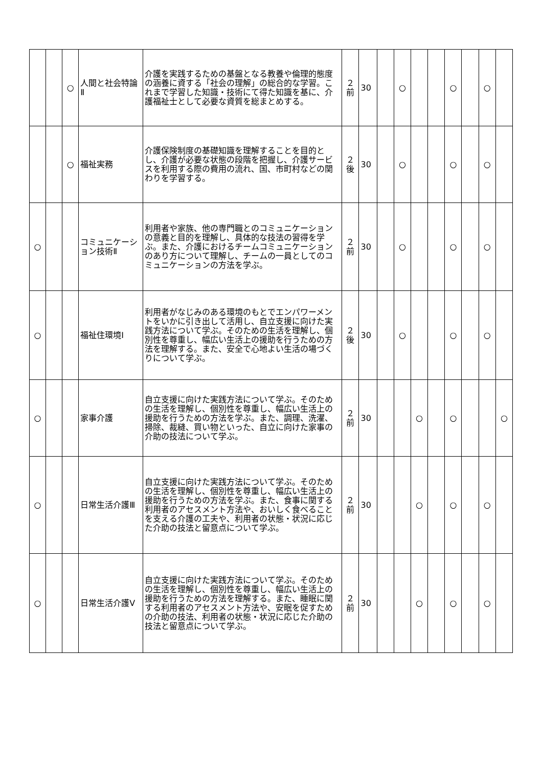| | | ○ | 人間と社会特論Ⅱ | 介護を実践するための基盤となる教養や倫理的態度の涵養に資する「社会の理解」の総合的な学習。これまで学習した知識・技術にて得た知識を基に、介護福祉士として必要な資質を総まとめする。 | ２ 前 | 30 | | ○ | | | ○ | | ○ | |
| | | ○ | 福祉実務 | 介護保険制度の基礎知識を理解することを目的とし、介護が必要な状態の段階を把握し、介護サービスを利用する際の費用の流れ、国、市町村などの関わりを学習する。 | ２ 後 | 30 | | ○ | | | ○ | | ○ | |
| ○ | | | コミュニケーション技術Ⅱ | 利用者や家族、他の専門職とのコミュニケーションの意義と目的を理解し、具体的な技法の習得を学ぶ。また、介護におけるチームコミュニケーションのあり方について理解し、チームの一員としてのコミュニケーションの方法を学ぶ。 | ２ 前 | 30 | | ○ | | | ○ | | ○ | |
| ○ | | | 福祉住環境Ⅰ | 利用者がなじみのある環境のもとでエンパワーメントをいかに引き出して活用し、自立支援に向けた実践方法について学ぶ。そのための生活を理解し、個別性を尊重し、幅広い生活上の援助を行うための方法を理解する。また、安全で心地よい生活の場づくりについて学ぶ。 | ２ 後 | 30 | | ○ | | | ○ | | ○ | |
| ○ | | | 家事介護 | 自立支援に向けた実践方法について学ぶ。そのための生活を理解し、個別性を尊重し、幅広い生活上の援助を行うための方法を学ぶ。また、調理、洗濯、掃除、裁縫、買い物といった、自立に向けた家事の介助の技法について学ぶ。 | ２ 前 | 30 | | | ○ | | ○ | | | ○ |
| ○ | | | 日常生活介護Ⅲ | 自立支援に向けた実践方法について学ぶ。そのための生活を理解し、個別性を尊重し、幅広い生活上の援助を行うための方法を学ぶ。また、食事に関する利用者のアセスメント方法や、おいしく食べることを支える介護の工夫や、利用者の状態・状況に応じた介助の技法と留意点について学ぶ。 | ２ 前 | 30 | | | ○ | | ○ | | ○ | |
| ○ | | | 日常生活介護Ⅴ | 自立支援に向けた実践方法について学ぶ。そのための生活を理解し、個別性を尊重し、幅広い生活上の援助を行うための方法を理解する。また、睡眠に関する利用者のアセスメント方法や、安眠を促すための介助の技法、利用者の状態・状況に応じた介助の技法と留意点について学ぶ。 | ２ 前 | 30 | | | ○ | | ○ | | ○ | |